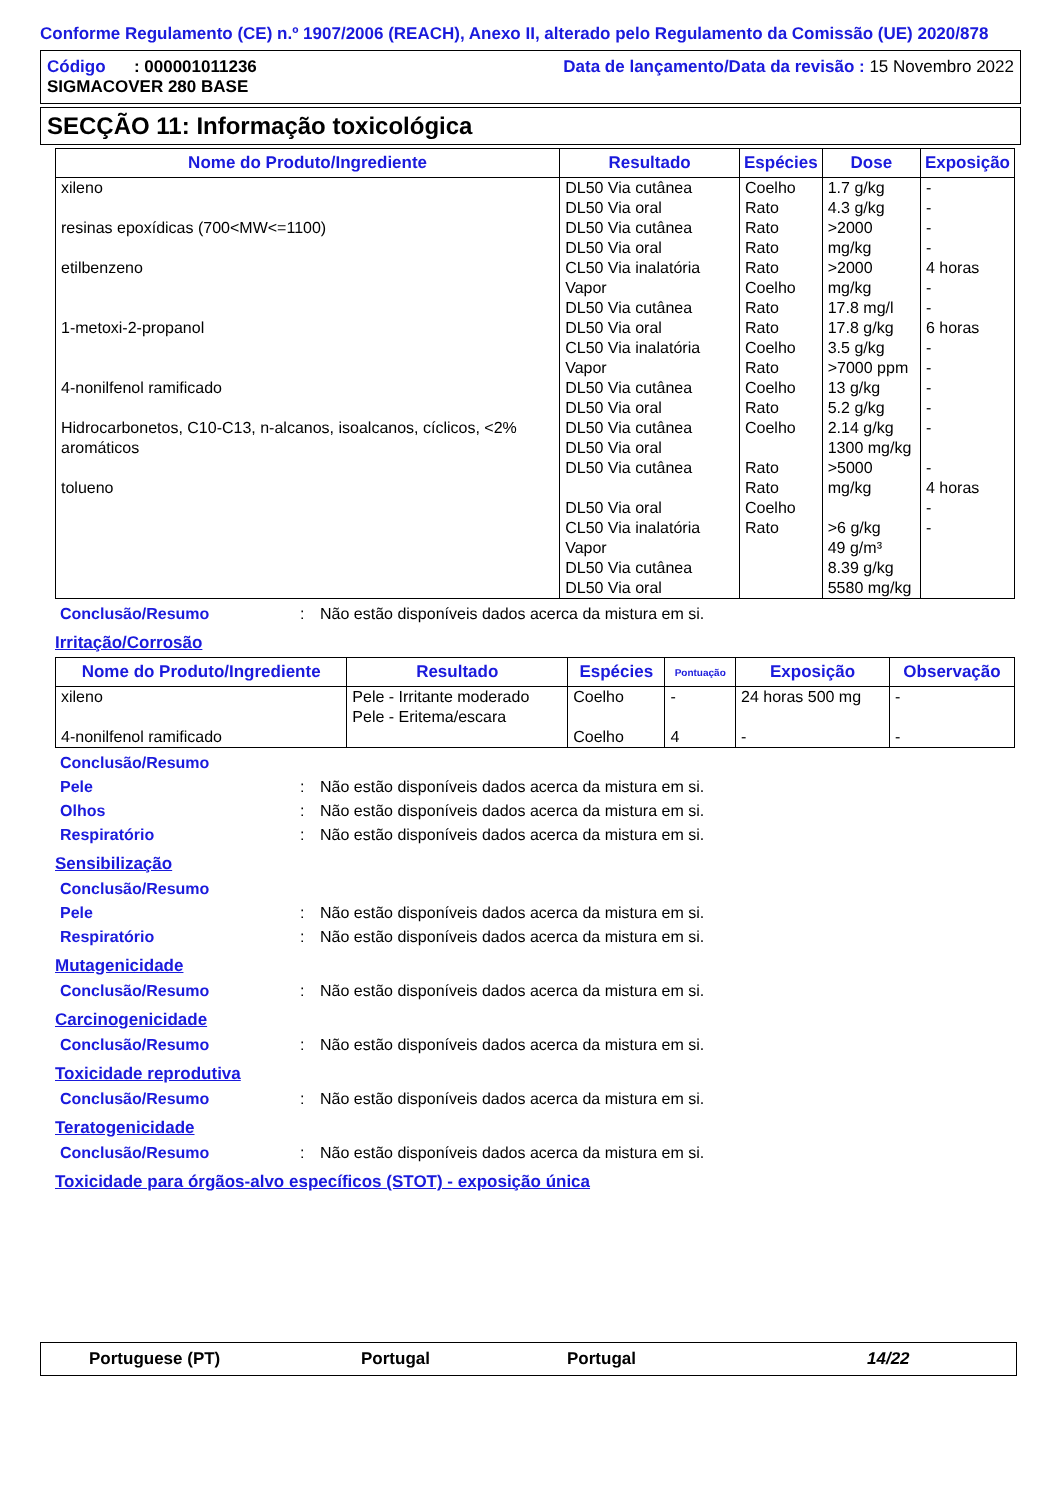Conforme Regulamento (CE) n.º 1907/2006 (REACH), Anexo II, alterado pelo Regulamento da Comissão (UE) 2020/878
Código : 000001011236
SIGMACOVER 280 BASE
Data de lançamento/Data da revisão : 15 Novembro 2022
SECÇÃO 11: Informação toxicológica
| Nome do Produto/Ingrediente | Resultado | Espécies | Dose | Exposição |
| --- | --- | --- | --- | --- |
| xileno resinas epoxídicas (700<MW<=1100) etilbenzeno 1-metoxi-2-propanol 4-nonilfenol ramificado Hidrocarbonetos, C10-C13, n-alcanos, isoalcanos, cíclicos, <2% aromáticos tolueno | DL50 Via cutânea DL50 Via oral DL50 Via cutânea DL50 Via oral CL50 Via inalatória Vapor DL50 Via cutânea DL50 Via oral CL50 Via inalatória Vapor DL50 Via cutânea DL50 Via oral DL50 Via cutânea DL50 Via oral DL50 Via cutânea DL50 Via oral CL50 Via inalatória Vapor DL50 Via cutânea DL50 Via oral | Coelho Rato Rato Rato Rato Coelho Rato Rato Coelho Rato Coelho Rato Coelho Rato Rato Coelho Rato | 1.7 g/kg 4.3 g/kg >2000 mg/kg >2000 mg/kg 17.8 mg/l 17.8 g/kg 3.5 g/kg >7000 ppm 13 g/kg 5.2 g/kg 2.14 g/kg 1300 mg/kg >5000 mg/kg >6 g/kg 49 g/m³ 8.39 g/kg 5580 mg/kg | - - - - 4 horas - - 6 horas - - - - - - 4 horas - - |
Conclusão/Resumo: Não estão disponíveis dados acerca da mistura em si.
Irritação/Corrosão
| Nome do Produto/Ingrediente | Resultado | Espécies | Pontuação | Exposição | Observação |
| --- | --- | --- | --- | --- | --- |
| xileno 4-nonilfenol ramificado | Pele - Irritante moderado Pele - Eritema/escara | Coelho Coelho | - 4 | 24 horas 500 mg - | - - |
Conclusão/Resumo
Pele: Não estão disponíveis dados acerca da mistura em si.
Olhos: Não estão disponíveis dados acerca da mistura em si.
Respiratório: Não estão disponíveis dados acerca da mistura em si.
Sensibilização
Conclusão/Resumo
Pele: Não estão disponíveis dados acerca da mistura em si.
Respiratório: Não estão disponíveis dados acerca da mistura em si.
Mutagenicidade
Conclusão/Resumo: Não estão disponíveis dados acerca da mistura em si.
Carcinogenicidade
Conclusão/Resumo: Não estão disponíveis dados acerca da mistura em si.
Toxicidade reprodutiva
Conclusão/Resumo: Não estão disponíveis dados acerca da mistura em si.
Teratogenicidade
Conclusão/Resumo: Não estão disponíveis dados acerca da mistura em si.
Toxicidade para órgãos-alvo específicos (STOT) - exposição única
Portuguese (PT) Portugal Portugal 14/22